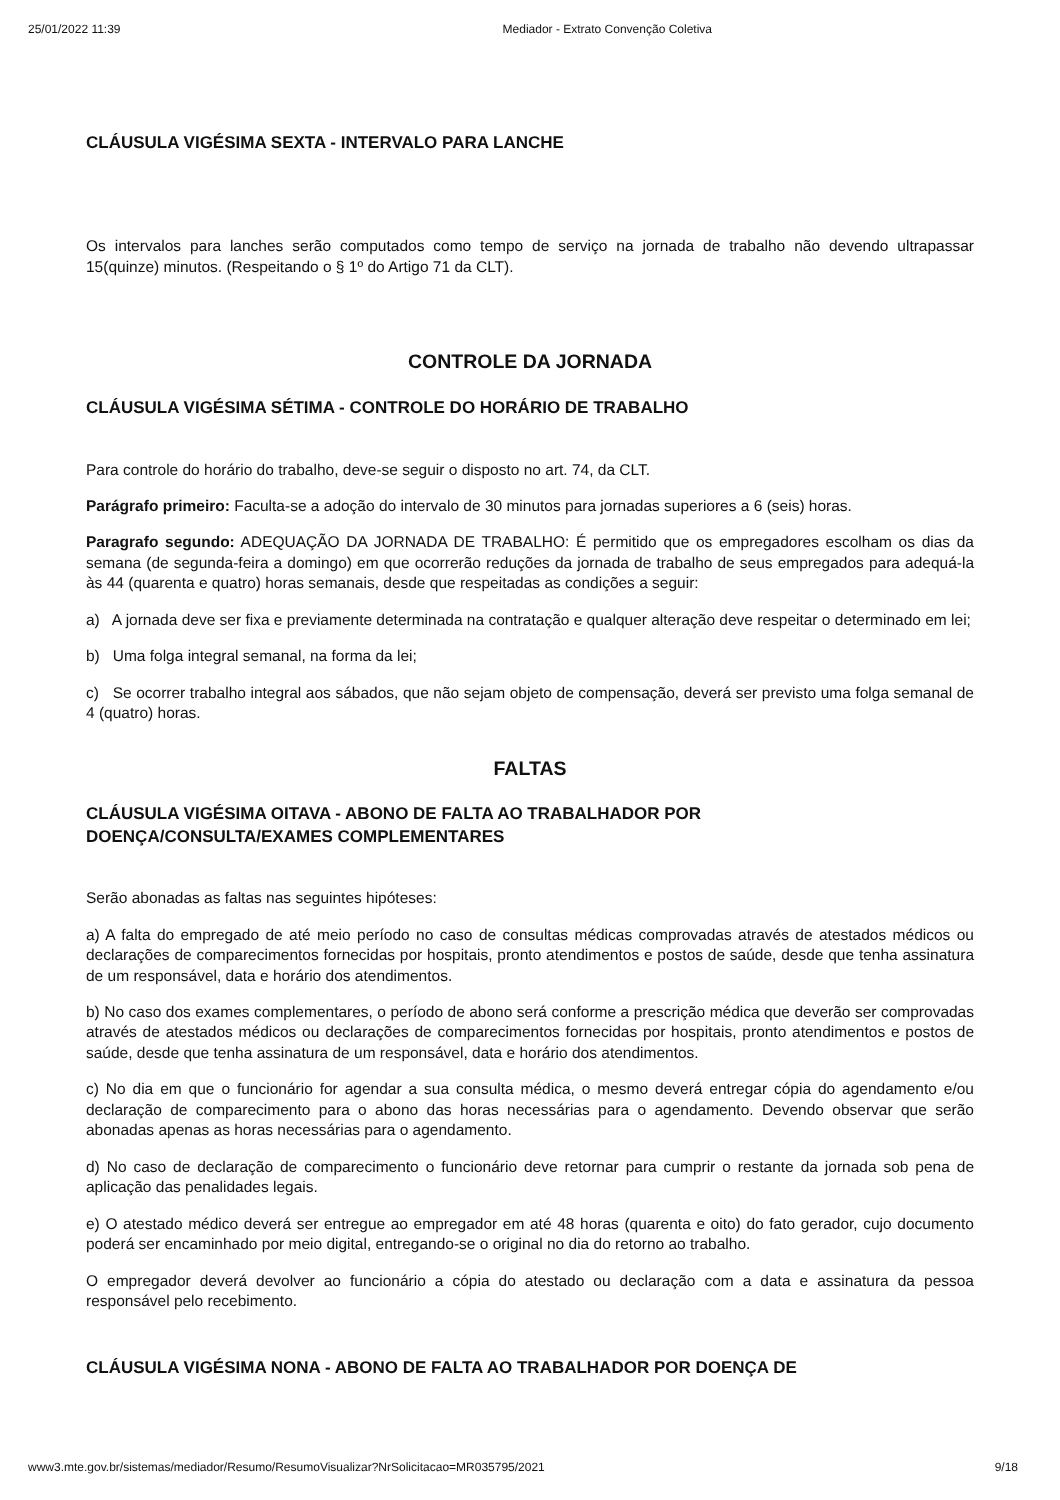25/01/2022 11:39 Mediador - Extrato Convenção Coletiva
CLÁUSULA VIGÉSIMA SEXTA - INTERVALO PARA LANCHE
Os intervalos para lanches serão computados como tempo de serviço na jornada de trabalho não devendo ultrapassar 15(quinze) minutos. (Respeitando o § 1º do Artigo 71 da CLT).
CONTROLE DA JORNADA
CLÁUSULA VIGÉSIMA SÉTIMA - CONTROLE DO HORÁRIO DE TRABALHO
Para controle do horário do trabalho, deve-se seguir o disposto no art. 74, da CLT.
Parágrafo primeiro: Faculta-se a adoção do intervalo de 30 minutos para jornadas superiores a 6 (seis) horas.
Paragrafo segundo: ADEQUAÇÃO DA JORNADA DE TRABALHO: É permitido que os empregadores escolham os dias da semana (de segunda-feira a domingo) em que ocorrerão reduções da jornada de trabalho de seus empregados para adequá-la às 44 (quarenta e quatro) horas semanais, desde que respeitadas as condições a seguir:
a) A jornada deve ser fixa e previamente determinada na contratação e qualquer alteração deve respeitar o determinado em lei;
b) Uma folga integral semanal, na forma da lei;
c) Se ocorrer trabalho integral aos sábados, que não sejam objeto de compensação, deverá ser previsto uma folga semanal de 4 (quatro) horas.
FALTAS
CLÁUSULA VIGÉSIMA OITAVA - ABONO DE FALTA AO TRABALHADOR POR
DOENÇA/CONSULTA/EXAMES COMPLEMENTARES
Serão abonadas as faltas nas seguintes hipóteses:
a) A falta do empregado de até meio período no caso de consultas médicas comprovadas através de atestados médicos ou declarações de comparecimentos fornecidas por hospitais, pronto atendimentos e postos de saúde, desde que tenha assinatura de um responsável, data e horário dos atendimentos.
b) No caso dos exames complementares, o período de abono será conforme a prescrição médica que deverão ser comprovadas através de atestados médicos ou declarações de comparecimentos fornecidas por hospitais, pronto atendimentos e postos de saúde, desde que tenha assinatura de um responsável, data e horário dos atendimentos.
c) No dia em que o funcionário for agendar a sua consulta médica, o mesmo deverá entregar cópia do agendamento e/ou declaração de comparecimento para o abono das horas necessárias para o agendamento. Devendo observar que serão abonadas apenas as horas necessárias para o agendamento.
d) No caso de declaração de comparecimento o funcionário deve retornar para cumprir o restante da jornada sob pena de aplicação das penalidades legais.
e) O atestado médico deverá ser entregue ao empregador em até 48 horas (quarenta e oito) do fato gerador, cujo documento poderá ser encaminhado por meio digital, entregando-se o original no dia do retorno ao trabalho.
O empregador deverá devolver ao funcionário a cópia do atestado ou declaração com a data e assinatura da pessoa responsável pelo recebimento.
CLÁUSULA VIGÉSIMA NONA - ABONO DE FALTA AO TRABALHADOR POR DOENÇA DE
www3.mte.gov.br/sistemas/mediador/Resumo/ResumoVisualizar?NrSolicitacao=MR035795/2021 9/18